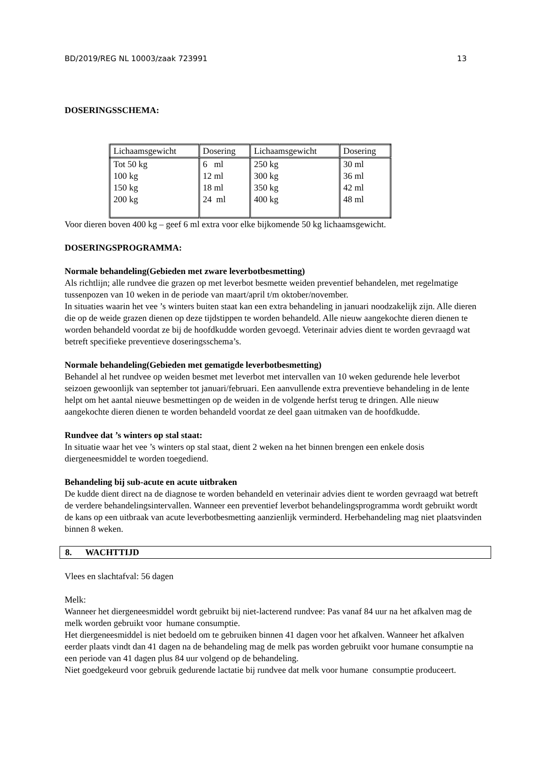BD/2019/REG NL 10003/zaak 723991 13
DOSERINGSSCHEMA:
| Lichaamsgewicht | Dosering | Lichaamsgewicht | Dosering |
| --- | --- | --- | --- |
| Tot 50 kg 100 kg 150 kg 200 kg | 6 ml 12 ml 18 ml 24 ml | 250 kg 300 kg 350 kg 400 kg | 30 ml 36 ml 42 ml 48 ml |
Voor dieren boven 400 kg – geef 6 ml extra voor elke bijkomende 50 kg lichaamsgewicht.
DOSERINGSPROGRAMMA:
Normale behandeling(Gebieden met zware leverbotbesmetting)
Als richtlijn; alle rundvee die grazen op met leverbot besmette weiden preventief behandelen, met regelmatige tussenpozen van 10 weken in de periode van maart/april t/m oktober/november.
In situaties waarin het vee ’s winters buiten staat kan een extra behandeling in januari noodzakelijk zijn. Alle dieren die op de weide grazen dienen op deze tijdstippen te worden behandeld. Alle nieuw aangekochte dieren dienen te worden behandeld voordat ze bij de hoofdkudde worden gevoegd. Veterinair advies dient te worden gevraagd wat betreft specifieke preventieve doseringsschema’s.
Normale behandeling(Gebieden met gematigde leverbotbesmetting)
Behandel al het rundvee op weiden besmet met leverbot met intervallen van 10 weken gedurende hele leverbot seizoen gewoonlijk van september tot januari/februari. Een aanvullende extra preventieve behandeling in de lente helpt om het aantal nieuwe besmettingen op de weiden in de volgende herfst terug te dringen. Alle nieuw aangekochte dieren dienen te worden behandeld voordat ze deel gaan uitmaken van de hoofdkudde.
Rundvee dat ’s winters op stal staat:
In situatie waar het vee ’s winters op stal staat, dient 2 weken na het binnen brengen een enkele dosis diergeneesmiddel te worden toegediend.
Behandeling bij sub-acute en acute uitbraken
De kudde dient direct na de diagnose te worden behandeld en veterinair advies dient te worden gevraagd wat betreft de verdere behandelingsintervallen. Wanneer een preventief leverbot behandelingsprogramma wordt gebruikt wordt de kans op een uitbraak van acute leverbotbesmetting aanzienlijk verminderd. Herbehandeling mag niet plaatsvinden binnen 8 weken.
8. WACHTTIJD
Vlees en slachtafval: 56 dagen
Melk:
Wanneer het diergeneesmiddel wordt gebruikt bij niet-lacterend rundvee: Pas vanaf 84 uur na het afkalven mag de melk worden gebruikt voor humane consumptie.
Het diergeneesmiddel is niet bedoeld om te gebruiken binnen 41 dagen voor het afkalven. Wanneer het afkalven eerder plaats vindt dan 41 dagen na de behandeling mag de melk pas worden gebruikt voor humane consumptie na een periode van 41 dagen plus 84 uur volgend op de behandeling.
Niet goedgekeurd voor gebruik gedurende lactatie bij rundvee dat melk voor humane consumptie produceert.